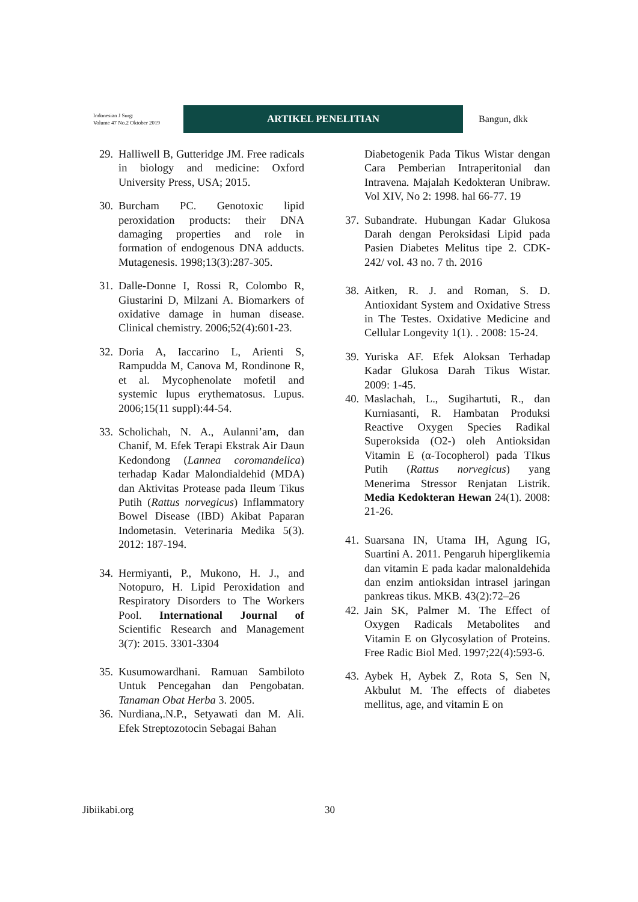Indonesian J Surg:
Volume 47 No.2 Oktober 2019
ARTIKEL PENELITIAN
Bangun, dkk
29. Halliwell B, Gutteridge JM. Free radicals in biology and medicine: Oxford University Press, USA; 2015.
30. Burcham PC. Genotoxic lipid peroxidation products: their DNA damaging properties and role in formation of endogenous DNA adducts. Mutagenesis. 1998;13(3):287-305.
31. Dalle-Donne I, Rossi R, Colombo R, Giustarini D, Milzani A. Biomarkers of oxidative damage in human disease. Clinical chemistry. 2006;52(4):601-23.
32. Doria A, Iaccarino L, Arienti S, Rampudda M, Canova M, Rondinone R, et al. Mycophenolate mofetil and systemic lupus erythematosus. Lupus. 2006;15(11 suppl):44-54.
33. Scholichah, N. A., Aulanni’am, dan Chanif, M. Efek Terapi Ekstrak Air Daun Kedondong (Lannea coromandelica) terhadap Kadar Malondialdehid (MDA) dan Aktivitas Protease pada Ileum Tikus Putih (Rattus norvegicus) Inflammatory Bowel Disease (IBD) Akibat Paparan Indometasin. Veterinaria Medika 5(3). 2012: 187-194.
34. Hermiyanti, P., Mukono, H. J., and Notopuro, H. Lipid Peroxidation and Respiratory Disorders to The Workers Pool. International Journal of Scientific Research and Management 3(7): 2015. 3301-3304
35. Kusumowardhani. Ramuan Sambiloto Untuk Pencegahan dan Pengobatan. Tanaman Obat Herba 3. 2005.
36. Nurdiana,.N.P., Setyawati dan M. Ali. Efek Streptozotocin Sebagai Bahan
Diabetogenik Pada Tikus Wistar dengan Cara Pemberian Intraperitonial dan Intravena. Majalah Kedokteran Unibraw. Vol XIV, No 2: 1998. hal 66-77. 19
37. Subandrate. Hubungan Kadar Glukosa Darah dengan Peroksidasi Lipid pada Pasien Diabetes Melitus tipe 2. CDK-242/ vol. 43 no. 7 th. 2016
38. Aitken, R. J. and Roman, S. D. Antioxidant System and Oxidative Stress in The Testes. Oxidative Medicine and Cellular Longevity 1(1). . 2008: 15-24.
39. Yuriska AF. Efek Aloksan Terhadap Kadar Glukosa Darah Tikus Wistar. 2009: 1-45.
40. Maslachah, L., Sugihartuti, R., dan Kurniasanti, R. Hambatan Produksi Reactive Oxygen Species Radikal Superoksida (O2-) oleh Antioksidan Vitamin E (α-Tocopherol) pada TIkus Putih (Rattus norvegicus) yang Menerima Stressor Renjatan Listrik. Media Kedokteran Hewan 24(1). 2008: 21-26.
41. Suarsana IN, Utama IH, Agung IG, Suartini A. 2011. Pengaruh hiperglikemia dan vitamin E pada kadar malonaldehida dan enzim antioksidan intrasel jaringan pankreas tikus. MKB. 43(2):72–26
42. Jain SK, Palmer M. The Effect of Oxygen Radicals Metabolites and Vitamin E on Glycosylation of Proteins. Free Radic Biol Med. 1997;22(4):593-6.
43. Aybek H, Aybek Z, Rota S, Sen N, Akbulut M. The effects of diabetes mellitus, age, and vitamin E on
Jibiikabi.org 30